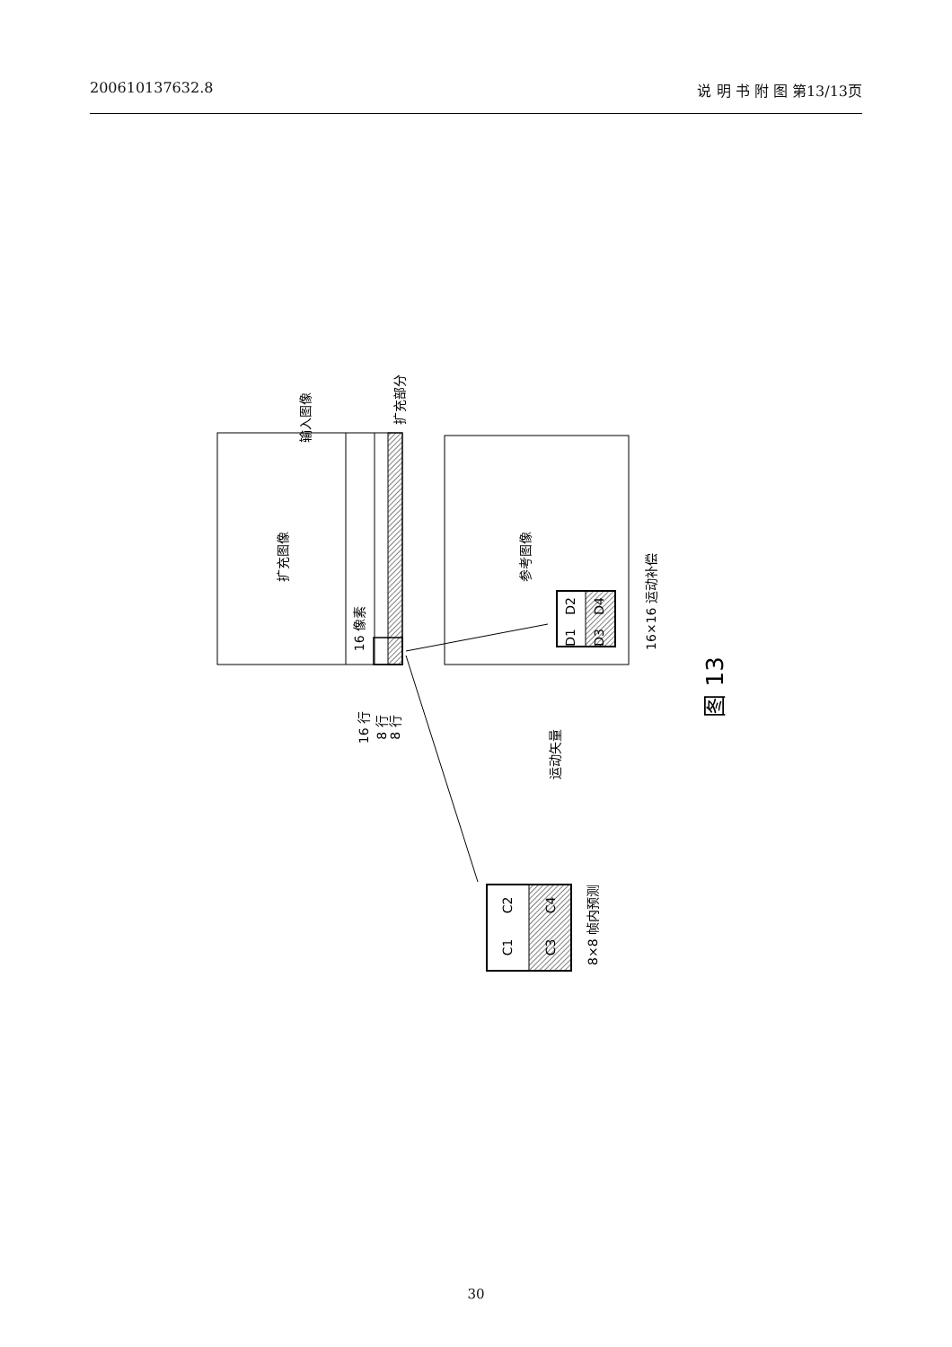200610137632.8 说 明 书 附 图 第13/13页
扩充图像
输入图像
扩充部分
16 像素
16 行
8 行
8 行
参考图像
16×16 运动补偿
运动矢量
D1
D2
D3
D4
C1
C2
C3
C4
8×8 帧内预测
图 13
30